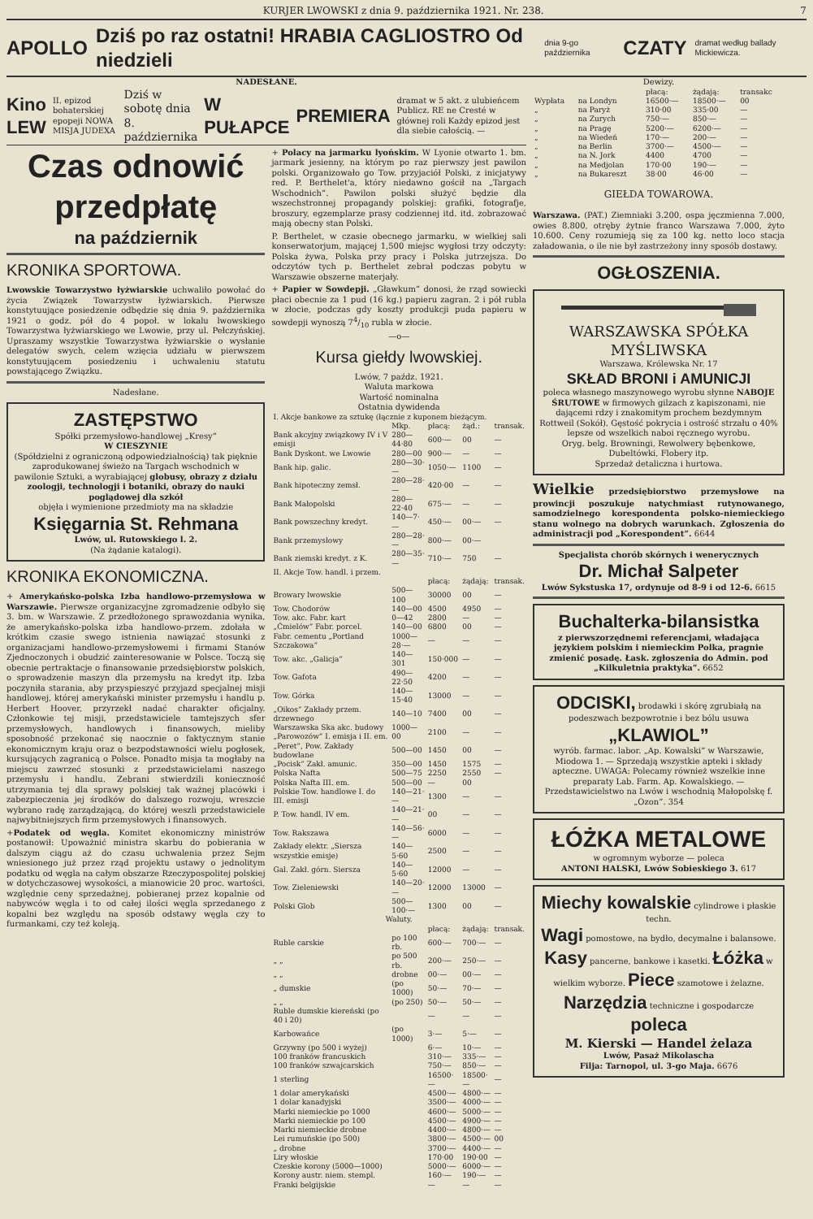KURJER LWOWSKI z dnia 9. października 1921. Nr. 238. 7
APOLLO Dziś po raz ostatni! HRABIA CAGLIOSTRO Od niedzieli dnia 9-go października CZATY dramat według ballady Mickiewicza.
NADESŁANE.
Kino LEW II. epizod bohaterskiej epopeji NOWA MISJA JUDEXA Dziś w sobotę dnia 8. października W PUŁAPCE PREMIERA dramat w 5 akt. z ulubieńcem Publicz. RE ne Cresté w głównej roli Każdy epizod jest dla siebie całością. —
Czas odnowić przedpłatę
na październik
KRONIKA SPORTOWA.
Lwowskie Towarzystwo łyżwiarskie uchwaliło powołać do życia Związek Towarzystw łyżwiarskich. Pierwsze konstytuujące posiedzenie odbędzie się dnia 9. października 1921 o godz. pół do 4 popoł. w lokalu lwowskiego Towarzystwa łyżwiarskiego we Lwowie, przy ul. Pełczyńskiej. Upraszamy wszystkie Towarzystwa łyżwiarskie o wysłanie delegatów swych, celem wzięcia udziału w pierwszem konstytuującem posiedzeniu i uchwaleniu statutu powstającego Związku.
Nadesłane.
ZASTĘPSTWO
Spółki przemysłowo-handlowej „Kresy”
W CIESZYNIE
(Spółdzielni z ograniczoną odpowiedzialnością) tak pięknie zaprodukowanej świeżo na Targach wschodnich w pawilonie Sztuki, a wyrabiającej globusy, obrazy z działu zoologji, technologji i botaniki, obrazy do nauki poglądowej dla szkół
objęła i wymienione przedmioty ma na składzie
Księgarnia St. Rehmana
Lwów, ul. Rutowskiego l. 2.
(Na żądanie katalogi).
KRONIKA EKONOMICZNA.
+ Amerykańsko-polska Izba handlowo-przemysłowa w Warszawie. Pierwsze organizacyjne zgromadzenie odbyło się 3. bm. w Warszawie. Z przedłożonego sprawozdania wynika, że amerykańsko-polska izba handlowo-przem. zdołała w krótkim czasie swego istnienia nawiązać stosunki z organizacjami handlowo-przemysłowemi i firmami Stanów Zjednoczonych i obudzić zainteresowanie w Polsce. Toczą się obecnie pertraktacje o finansowanie przedsiębiorstw polskich, o sprowadzenie maszyn dla przemysłu na kredyt itp. Izba poczyniła starania, aby przyspieszyć przyjazd specjalnej misji handlowej, której amerykański minister przemysłu i handlu p. Herbert Hoover, przyrzekł nadać charakter oficjalny. Członkowie tej misji, przedstawiciele tamtejszych sfer przemysłowych, handlowych i finansowych, mieliby sposobność przekonać się naocznie o faktycznym stanie ekonomicznym kraju oraz o bezpodstawności wielu pogłosek, kursujących zagranicą o Polsce. Ponadto misja ta mogłaby na miejscu zawrzeć stosunki z przedstawicielami naszego przemysłu i handlu. Zebrani stwierdzili konieczność utrzymania tej dla sprawy polskiej tak ważnej placówki i zabezpieczenia jej środków do dalszego rozwoju, wreszcie wybrano radę zarządzającą, do której weszli przedstawiciele najwybitniejszych firm przemysłowych i finansowych.
+Podatek od węgla. Komitet ekonomiczny ministrów postanowił: Upoważnić ministra skarbu do pobierania w dalszym ciągu aż do czasu uchwalenia przez Sejm wniesionego już przez rząd projektu ustawy o jednolitym podatku od węgla na całym obszarze Rzeczypospolitej polskiej w dotychczasowej wysokości, a mianowicie 20 proc. wartości, względnie ceny sprzedażnej, pobieranej przez kopalnie od nabywców węgla i to od całej ilości węgla sprzedanego z kopalni bez względu na sposób odstawy węgla czy to furmankami, czy też koleją.
+ Polacy na jarmarku lyońskim. W Lyonie otwarto 1. bm. jarmark jesienny, na którym po raz pierwszy jest pawilon polski. Organizowało go Tow. przyjaciół Polski, z inicjatywy red. P. Berthelet'a, który niedawno gościł na „Targach Wschodnich”. Pawilon polski służyć będzie dla wszechstronnej propagandy polskiej: grafiki, fotografje, broszury, egzemplarze prasy codziennej itd. itd. zobrazować mają obecny stan Polski.
P. Berthelet, w czasie obecnego jarmarku, w wielkiej sali konserwatorjum, mającej 1,500 miejsc wygłosi trzy odczyty: Polska żywa, Polska przy pracy i Polska jutrzejsza. Do odczytów tych p. Berthelet zebrał podczas pobytu w Warszawie obszerne materjały.
+ Papier w Sowdepji. „Gławkum” donosi, że rząd sowiecki płaci obecnie za 1 pud (16 kg.) papieru zagran. 2 i pół rubla w złocie, podczas gdy koszty produkcji puda papieru w sowdepji wynoszą 74/10 rubla w złocie.
—o—
Kursa giełdy lwowskiej.
Lwów, 7 paźdz. 1921.
Waluta markowa
Wartość nominalna
Ostatnia dywidenda
| I. Akcje bankowe za sztukę (łącznie z kuponem bieżącym. | | | | |
| | Mkp. | płacą: | żąd.: | transak. |
| Bank akcyjny związkowy IV i V emisji | 280—44·80 | 600·— | 00 | — |
| Bank Dyskont. we Lwowie | 280—00 | 900·— | — | — |
| Bank hip. galic. | 280—30·— | 1050·— | 1100 | — |
| Bank hipoteczny zemsł. | 280—28·— | 420·00 | — | — |
| Bank Małopolski | 280—22·40 | 675·— | — | — |
| Bank powszechny kredyt. | 140—7·— | 450·— | 00·— | — |
| Bank przemysłowy | 280—28·— | 800·— | 00·— | |
| Bank ziemski kredyt. z K. | 280—35·— | 710·— | 750 | — |
| II. Akcje Tow. handl. i przem. | | | | |
| | | płacą: | żądają: | transak. |
| Browary lwowskie | 500—100 | 30000 | 00 | — |
| Tow. Chodorów | 140—00 | 4500 | 4950 | — |
| Tow. akc. Fabr. kart | 0—42 | 2800 | — | — |
| „Ćmielów” Fabr. porcel. | 140—00 | 6800 | 00 | — |
| Fabr. cementu „Portland Szczakowa” | 1000—28·— | — | — | — |
| Tow. akc. „Galicja” | 140—301 | 150·000 | — | — |
| Tow. Gafota | 490—22·50 | 4200 | — | — |
| Tow. Górka | 140—15·40 | 13000 | — | — |
| „Oikos” Zakłady przem. drzewnego | 140—10 | 7400 | 00 | — |
| Warszawska Ska akc. budowy „Parowozów” I. emisja i II. em. | 1000—00 | 2100 | — | — |
| „Peret”, Pow. Zakłady budowlane | 500—00 | 1450 | 00 | — |
| „Pocisk” Zakł. amunic. | 350—00 | 1450 | 1575 | — |
| Polska Nafta | 500—75 | 2250 | 2550 | — |
| Polska Nafta III. em. | 500—00 | — | 00 | |
| Polskie Tow. handlowe I. do III. emisji | 140—21·— | 1300 | — | — |
| P. Tow. handl. IV em. | 140—21·— | 00 | — | — |
| Tow. Rakszawa | 140—56·— | 6000 | — | — |
| Zakłady elektr. „Siersza wszystkie emisje) | 140—5·60 | 2500 | — | — |
| Gal. Zakł. górn. Siersza | 140—5·60 | 12000 | — | — |
| Tow. Zieleniewski | 140—20·— | 12000 | 13000 | — |
| Polski Glob | 500—100·— | 1300 | 00 | — |
| Waluty. | | | | |
| | | płacą: | żądają: | transak. |
| Ruble carskie | po 100 rb. | 600·— | 700·— | — |
| „ „ | po 500 rb. | 200·— | 250·— | — |
| „ „ | drobne | 00·— | 00·— | — |
| „ dumskie | (po 1000) | 50·— | 70·— | — |
| „ „ | (po 250) | 50·— | 50·— | — |
| Ruble dumskie kiereński (po 40 i 20) | | — | — | — |
| Karbowańce | (po 1000) | 3·— | 5·— | — |
| Grzywny (po 500 i wyżej) | | 6·— | 10·— | — |
| 100 franków francuskich | | 310·— | 335·— | — |
| 100 franków szwajcarskich | | 750·— | 850·— | — |
| 1 sterling | | 16500·— | 18500·— | — |
| 1 dolar amerykański | | 4500·— | 4800·— | — |
| 1 dolar kanadyjski | | 3500·— | 4000·— | — |
| Marki niemieckie po 1000 | | 4600·— | 5000·— | — |
| Marki niemieckie po 100 | | 4500·— | 4900·— | — |
| Marki niemieckie drobne | | 4400·— | 4800·— | — |
| Lei rumuńskie (po 500) | | 3800·— | 4500·— | 00 |
| „ drobne | | 3700·— | 4400·— | — |
| Liry włoskie | | 170·00 | 190·00 | — |
| Czeskie korony (5000—1000) | | 5000·— | 6000·— | — |
| Korony austr. niem. stempl. | | 160·— | 190·— | — |
| Franki belgijskie | | — | — | — |
Dewizy.
| | | płacą: | żądają: | transakc |
| --- | --- | --- | --- | --- |
| Wypłata | na Londyn | 16500·— | 18500·— | 00 |
| „ | na Paryż | 310·00 | 335·00 | — |
| „ | na Zurych | 750·— | 850·— | — |
| „ | na Pragę | 5200·— | 6200·— | — |
| „ | na Wiedeń | 170·— | 200·— | — |
| „ | na Berlin | 3700·— | 4500·— | — |
| „ | na N. Jork | 4400 | 4700 | — |
| „ | na Medjolan | 170·00 | 190·— | — |
| „ | na Bukareszt | 38·00 | 46·00 | — |
GIEŁDA TOWAROWA.
Warszawa. (PAT.) Ziemniaki 3.200, ospa jęczmienna 7.000, owies 8.800, otręby żytnie franco Warszawa 7.000, żyto 10.600. Ceny rozumieją się za 100 kg. netto loco stacja załadowania, o ile nie był zastrzeżony inny sposób dostawy.
OGŁOSZENIA.
WARSZAWSKA SPÓŁKA MYŚLIWSKA
Warszawa, Królewska Nr. 17
SKŁAD BRONI i AMUNICJI
poleca własnego maszynowego wyrobu słynne NABOJE ŚRUTOWE w firmowych gilzach z kapiszonami, nie dającemi rdzy i znakomitym prochem bezdymnym Rottweil (Sokół). Gęstość pokrycia i ostrość strzału o 40% lepsze od wszelkich naboi ręcznego wyrobu.
Oryg. belg. Browningi, Rewolwery bębenkowe, Dubeltówki, Flobery itp.
Sprzedaż detaliczna i hurtowa.
Wielkie przedsiębiorstwo przemysłowe na prowincji poszukuje natychmiast rutynowanego, samodzielnego korespondenta polsko-niemieckiego stanu wolnego na dobrych warunkach. Zgłoszenia do administracji pod „Korespondent”. 6644
Specjalista chorób skórnych i wenerycznych
Dr. Michał Salpeter
Lwów Sykstuska 17, ordynuje od 8-9 i od 12-6. 6615
Buchalterka-bilansistka
z pierwszorzędnemi referencjami, władająca językiem polskim i niemieckim Polka, pragnie zmienić posadę. Łask. zgłoszenia do Admin. pod „Kilkuletnia praktyka”. 6652
ODCISKI, brodawki i skórę zgrubiałą na podeszwach bezpowrotnie i bez bólu usuwa „KLAWIOL”
wyrób. farmac. labor. „Ap. Kowalski” w Warszawie, Miodowa 1. — Sprzedają wszystkie apteki i składy apteczne. UWAGA: Polecamy również wszelkie inne preparaty Lab. Farm. Ap. Kowalskiego. — Przedstawicielstwo na Lwów i wschodnią Małopolskę f. „Ozon”. 354
ŁÓŻKA METALOWE
w ogromnym wyborze — poleca
ANTONI HALSKI, Lwów Sobieskiego 3. 617
Miechy kowalskie cylindrowe i płaskie techn.
Wagi pomostowe, na bydło, decymalne i balansowe. Kasy pancerne, bankowe i kasetki. Łóżka w wielkim wyborze. Piece szamotowe i żelazne. Narzędzia techniczne i gospodarcze poleca
M. Kierski — Handel żelaza
Lwów, Pasaż Mikolascha
Filja: Tarnopol, ul. 3-go Maja. 6676